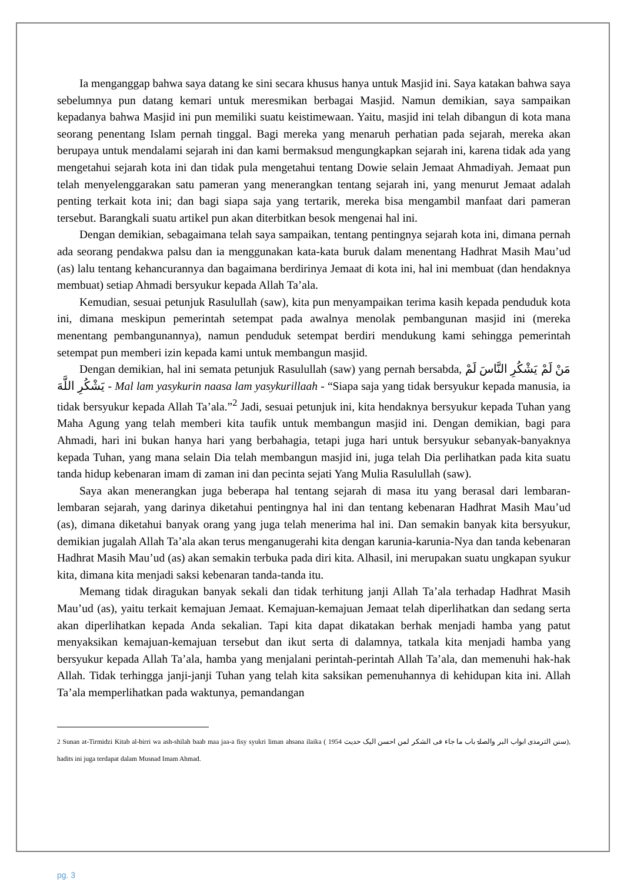Ia menganggap bahwa saya datang ke sini secara khusus hanya untuk Masjid ini. Saya katakan bahwa saya sebelumnya pun datang kemari untuk meresmikan berbagai Masjid. Namun demikian, saya sampaikan kepadanya bahwa Masjid ini pun memiliki suatu keistimewaan. Yaitu, masjid ini telah dibangun di kota mana seorang penentang Islam pernah tinggal. Bagi mereka yang menaruh perhatian pada sejarah, mereka akan berupaya untuk mendalami sejarah ini dan kami bermaksud mengungkapkan sejarah ini, karena tidak ada yang mengetahui sejarah kota ini dan tidak pula mengetahui tentang Dowie selain Jemaat Ahmadiyah. Jemaat pun telah menyelenggarakan satu pameran yang menerangkan tentang sejarah ini, yang menurut Jemaat adalah penting terkait kota ini; dan bagi siapa saja yang tertarik, mereka bisa mengambil manfaat dari pameran tersebut. Barangkali suatu artikel pun akan diterbitkan besok mengenai hal ini.
Dengan demikian, sebagaimana telah saya sampaikan, tentang pentingnya sejarah kota ini, dimana pernah ada seorang pendakwa palsu dan ia menggunakan kata-kata buruk dalam menentang Hadhrat Masih Mau’ud (as) lalu tentang kehancurannya dan bagaimana berdirinya Jemaat di kota ini, hal ini membuat (dan hendaknya membuat) setiap Ahmadi bersyukur kepada Allah Ta’ala.
Kemudian, sesuai petunjuk Rasulullah (saw), kita pun menyampaikan terima kasih kepada penduduk kota ini, dimana meskipun pemerintah setempat pada awalnya menolak pembangunan masjid ini (mereka menentang pembangunannya), namun penduduk setempat berdiri mendukung kami sehingga pemerintah setempat pun memberi izin kepada kami untuk membangun masjid.
Dengan demikian, hal ini semata petunjuk Rasulullah (saw) yang pernah bersabda, مَنْ لَمْ يَشْكُرِ النَّاسَ لَمْ يَشْكُرِ اللَّهَ - Mal lam yasykurin naasa lam yasykurillaah - “Siapa saja yang tidak bersyukur kepada manusia, ia tidak bersyukur kepada Allah Ta’ala.”<sup>2</sup> Jadi, sesuai petunjuk ini, kita hendaknya bersyukur kepada Tuhan yang Maha Agung yang telah memberi kita taufik untuk membangun masjid ini. Dengan demikian, bagi para Ahmadi, hari ini bukan hanya hari yang berbahagia, tetapi juga hari untuk bersyukur sebanyak-banyaknya kepada Tuhan, yang mana selain Dia telah membangun masjid ini, juga telah Dia perlihatkan pada kita suatu tanda hidup kebenaran imam di zaman ini dan pecinta sejati Yang Mulia Rasulullah (saw).
Saya akan menerangkan juga beberapa hal tentang sejarah di masa itu yang berasal dari lembaran-lembaran sejarah, yang darinya diketahui pentingnya hal ini dan tentang kebenaran Hadhrat Masih Mau’ud (as), dimana diketahui banyak orang yang juga telah menerima hal ini. Dan semakin banyak kita bersyukur, demikian jugalah Allah Ta’ala akan terus menganugerahi kita dengan karunia-karunia-Nya dan tanda kebenaran Hadhrat Masih Mau’ud (as) akan semakin terbuka pada diri kita. Alhasil, ini merupakan suatu ungkapan syukur kita, dimana kita menjadi saksi kebenaran tanda-tanda itu.
Memang tidak diragukan banyak sekali dan tidak terhitung janji Allah Ta’ala terhadap Hadhrat Masih Mau’ud (as), yaitu terkait kemajuan Jemaat. Kemajuan-kemajuan Jemaat telah diperlihatkan dan sedang serta akan diperlihatkan kepada Anda sekalian. Tapi kita dapat dikatakan berhak menjadi hamba yang patut menyaksikan kemajuan-kemajuan tersebut dan ikut serta di dalamnya, tatkala kita menjadi hamba yang bersyukur kepada Allah Ta’ala, hamba yang menjalani perintah-perintah Allah Ta’ala, dan memenuhi hak-hak Allah. Tidak terhingga janji-janji Tuhan yang telah kita saksikan pemenuhannya di kehidupan kita ini. Allah Ta’ala memperlihatkan pada waktunya, pemandangan
2 Sunan at-Tirmidzi Kitab al-birri wa ash-shilah baab maa jaa-a fisy syukri liman ahsana ilaika ( سنن الترمذی ابواب البر والصلۃ باب ما جاء فی الشکر لمن احسن الیک حدیث 1954), hadits ini juga terdapat dalam Musnad Imam Ahmad.
pg. 3